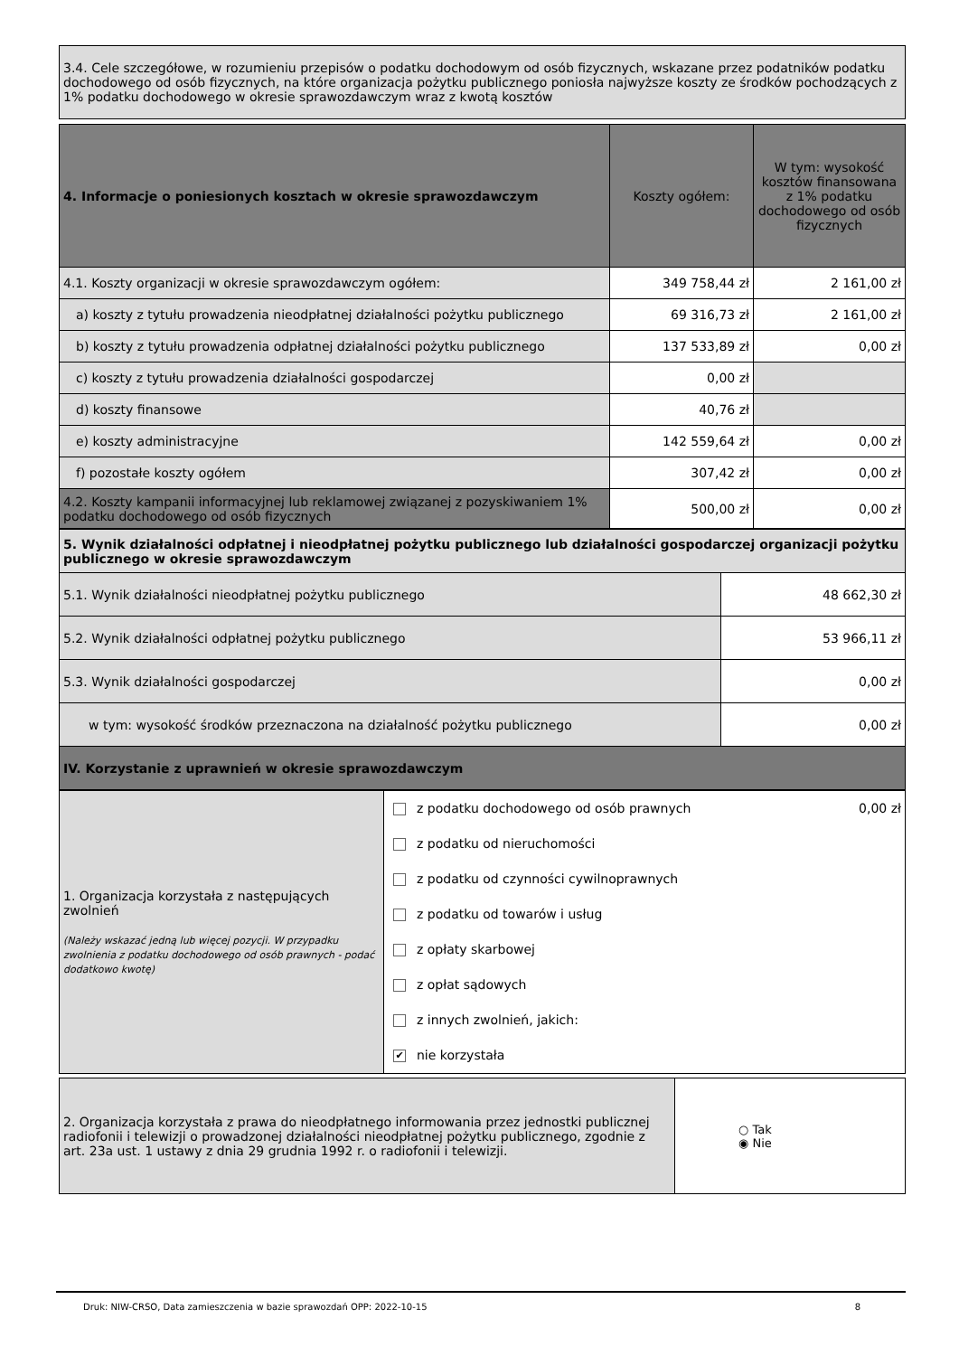| 3.4. Cele szczegółowe, w rozumieniu przepisów o podatku dochodowym od osób fizycznych, wskazane przez podatników podatku dochodowego od osób fizycznych, na które organizacja pożytku publicznego poniosła najwyższe koszty ze środków pochodzących z 1% podatku dochodowego w okresie sprawozdawczym wraz z kwotą kosztów |
| 4. Informacje o poniesionych kosztach w okresie sprawozdawczym | Koszty ogółem: | W tym: wysokość kosztów finansowana z 1% podatku dochodowego od osób fizycznych |
| 4.1. Koszty organizacji w okresie sprawozdawczym ogółem: | 349 758,44 zł | 2 161,00 zł |
| a) koszty z tytułu prowadzenia nieodpłatnej działalności pożytku publicznego | 69 316,73 zł | 2 161,00 zł |
| b) koszty z tytułu prowadzenia odpłatnej działalności pożytku publicznego | 137 533,89 zł | 0,00 zł |
| c) koszty z tytułu prowadzenia działalności gospodarczej | 0,00 zł | |
| d) koszty finansowe | 40,76 zł | |
| e) koszty administracyjne | 142 559,64 zł | 0,00 zł |
| f) pozostałe koszty ogółem | 307,42 zł | 0,00 zł |
| 4.2. Koszty kampanii informacyjnej lub reklamowej związanej z pozyskiwaniem 1% podatku dochodowego od osób fizycznych | 500,00 zł | 0,00 zł |
| 5. Wynik działalności odpłatnej i nieodpłatnej pożytku publicznego lub działalności gospodarczej organizacji pożytku publicznego w okresie sprawozdawczym | |
| 5.1. Wynik działalności nieodpłatnej pożytku publicznego | 48 662,30 zł |
| 5.2. Wynik działalności odpłatnej pożytku publicznego | 53 966,11 zł |
| 5.3. Wynik działalności gospodarczej | 0,00 zł |
| w tym: wysokość środków przeznaczona na działalność pożytku publicznego | 0,00 zł |
| IV. Korzystanie z uprawnień w okresie sprawozdawczym | |
| 1. Organizacja korzystała z następujących zwolnień (Należy wskazać jedną lub więcej pozycji. W przypadku zwolnienia z podatku dochodowego od osób prawnych - podać dodatkowo kwotę) | z podatku dochodowego od osób prawnych 0,00 zł z podatku od nieruchomości z podatku od czynności cywilnoprawnych z podatku od towarów i usług z opłaty skarbowej z opłat sądowych z innych zwolnień, jakich: ✔ nie korzystała |
| 2. Organizacja korzystała z prawa do nieodpłatnego informowania przez jednostki publicznej radiofonii i telewizji o prowadzonej działalności nieodpłatnej pożytku publicznego, zgodnie z art. 23a ust. 1 ustawy z dnia 29 grudnia 1992 r. o radiofonii i telewizji. | ○ Tak ◉ Nie |
Druk: NIW-CRSO, Data zamieszczenia w bazie sprawozdań OPP: 2022-10-15 8